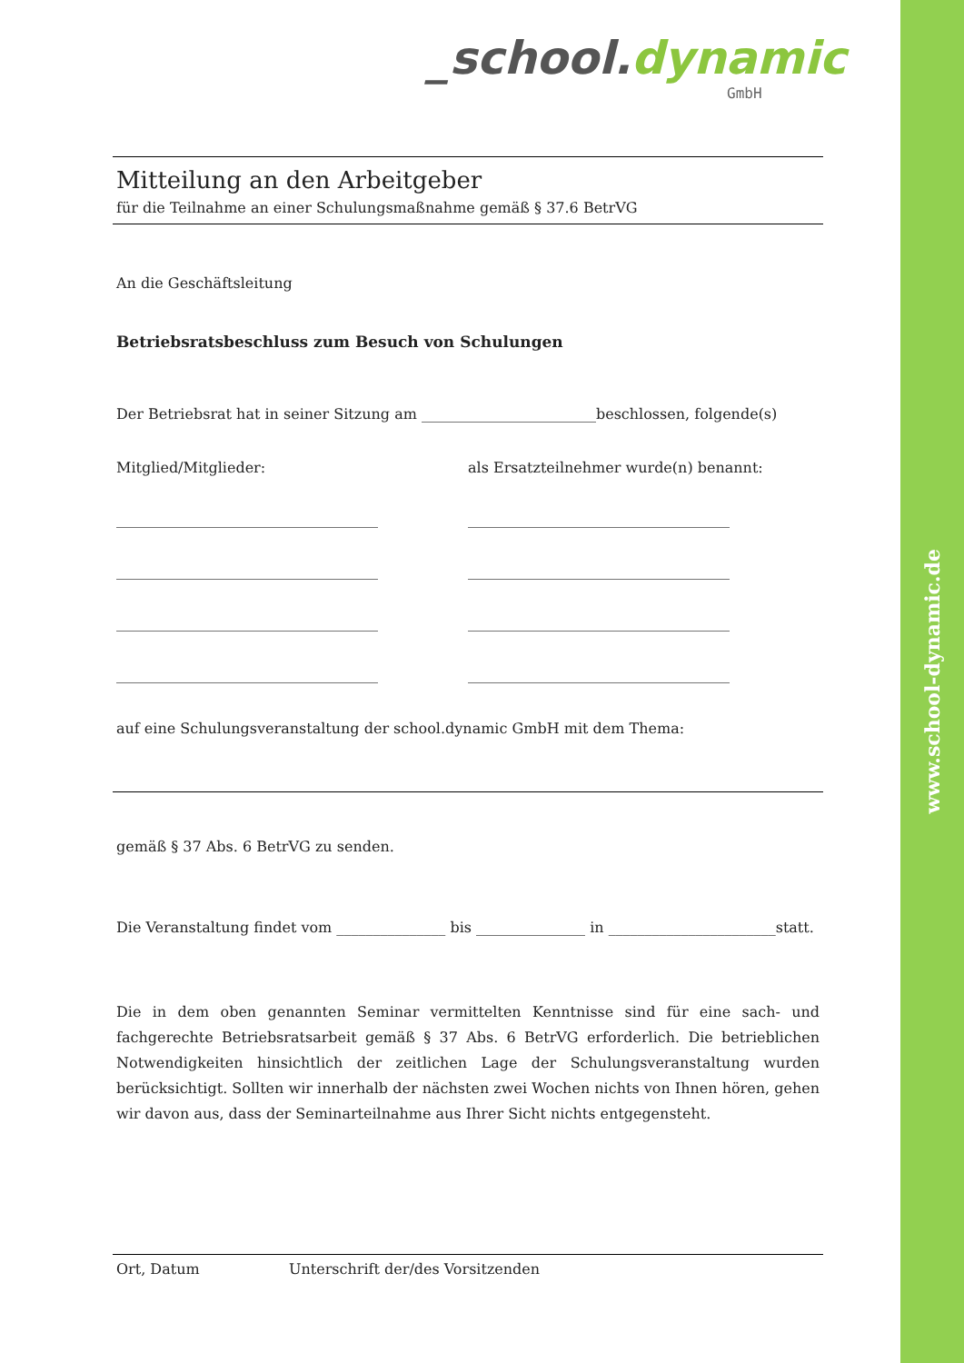www.school-dynamic.de
_school.dynamic
GmbH
Mitteilung an den Arbeitgeber
für die Teilnahme an einer Schulungsmaßnahme gemäß § 37.6 BetrVG
An die Geschäftsleitung
Betriebsratsbeschluss zum Besuch von Schulungen
Der Betriebsrat hat in seiner Sitzung am ________________________beschlossen, folgende(s)
Mitglied/Mitglieder: als Ersatzteilnehmer wurde(n) benannt:
____________________________________ ____________________________________
____________________________________ ____________________________________
____________________________________ ____________________________________
____________________________________ ____________________________________
auf eine Schulungsveranstaltung der school.dynamic GmbH mit dem Thema:
gemäß § 37 Abs. 6 BetrVG zu senden.
Die Veranstaltung findet vom _______________ bis _______________ in _______________________statt.
Die in dem oben genannten Seminar vermittelten Kenntnisse sind für eine sach- und fachgerechte Betriebsratsarbeit gemäß § 37 Abs. 6 BetrVG erforderlich. Die betrieblichen Notwendigkeiten hinsichtlich der zeitlichen Lage der Schulungsveranstaltung wurden berücksichtigt. Sollten wir innerhalb der nächsten zwei Wochen nichts von Ihnen hören, gehen wir davon aus, dass der Seminarteilnahme aus Ihrer Sicht nichts entgegensteht.
Ort, Datum Unterschrift der/des Vorsitzenden